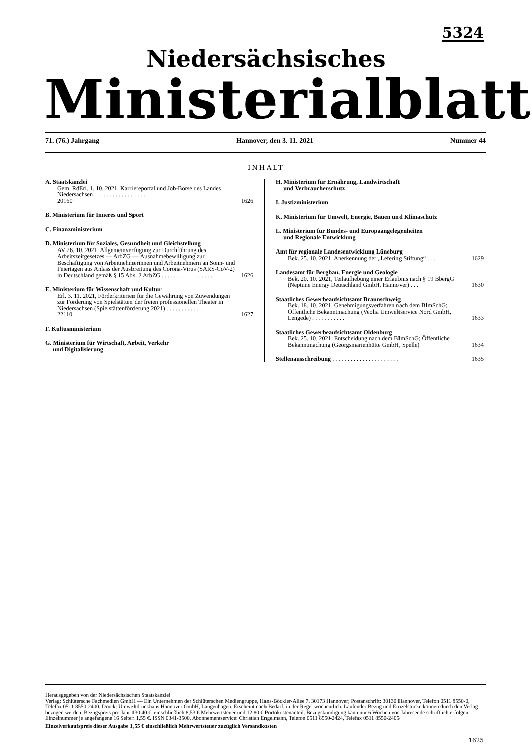5324
Niedersächsisches
Ministerialblatt
71. (76.) Jahrgang Hannover, den 3. 11. 2021 Nummer 44
INHALT
A. Staatskanzlei
Gem. RdErl. 1. 10. 2021, Karriereportal und Job-Börse des Landes Niedersachsen . . . . . . . . . . . . . . . . .
20160 1626
B. Ministerium für Inneres und Sport
C. Finanzministerium
D. Ministerium für Soziales, Gesundheit und Gleichstellung
AV 26. 10. 2021, Allgemeinverfügung zur Durchführung des Arbeitszeitgesetzes — ArbZG — Ausnahmebewilligung zur Beschäftigung von Arbeitnehmerinnen und Arbeitnehmern an Sonn- und Feiertagen aus Anlass der Ausbreitung des Corona-Virus (SARS-CoV-2) in Deutschland gemäß § 15 Abs. 2 ArbZG . . . . . . . . . . . . . . . . . 1626
E. Ministerium für Wissenschaft und Kultur
Erl. 3. 11. 2021, Förderkriterien für die Gewährung von Zuwendungen zur Förderung von Spielstätten der freien professionellen Theater in Niedersachsen (Spielstättenförderung 2021) . . . . . . . . . . . . .
22110 1627
F. Kultusministerium
G. Ministerium für Wirtschaft, Arbeit, Verkehr
und Digitalisierung
H. Ministerium für Ernährung, Landwirtschaft
und Verbraucherschutz
I. Justizministerium
K. Ministerium für Umwelt, Energie, Bauen und Klimaschutz
L. Ministerium für Bundes- und Europaangelegenheiten
und Regionale Entwicklung
Amt für regionale Landesentwicklung Lüneburg
Bek. 25. 10. 2021, Anerkennung der „Lefering Stiftung“ . . . 1629
Landesamt für Bergbau, Energie und Geologie
Bek. 20. 10. 2021, Teilaufhebung einer Erlaubnis nach § 19 BbergG (Neptune Energy Deutschland GmbH, Hannover) . . . 1630
Staatliches Gewerbeaufsichtsamt Braunschweig
Bek. 18. 10. 2021, Genehmigungsverfahren nach dem BImSchG; Öffentliche Bekanntmachung (Veolia Umweltservice Nord GmbH, Lengede) . . . . . . . . . . . 1633
Staatliches Gewerbeaufsichtsamt Oldenburg
Bek. 25. 10. 2021, Entscheidung nach dem BImSchG; Öffentliche Bekanntmachung (Georgsmarienhütte GmbH, Spelle) 1634
Stellenausschreibung . . . . . . . . . . . . . . . . . . . . . . 1635
Herausgegeben von der Niedersächsischen Staatskanzlei
Verlag: Schlütersche Fachmedien GmbH — Ein Unternehmen der Schlüterschen Mediengruppe, Hans-Böckler-Allee 7, 30173 Hannover; Postanschrift: 30130 Hannover, Telefon 0511 8550-0, Telefax 0511 8550-2400. Druck: Umweltdruckhaus Hannover GmbH, Langenhagen. Erscheint nach Bedarf, in der Regel wöchentlich. Laufender Bezug und Einzelstücke können durch den Verlag bezogen werden. Bezugspreis pro Jahr 130,40 €, einschließlich 8,53 € Mehrwertsteuer und 12,80 € Portokostenanteil. Bezugskündigung kann nur 6 Wochen vor Jahresende schriftlich erfolgen. Einzelnummer je angefangene 16 Seiten 1,55 €. ISSN 0341-3500. Abonnementservice: Christian Engelmann, Telefon 0511 8550-2424, Telefax 0511 8550-2405
Einzelverkaufspreis dieser Ausgabe 1,55 € einschließlich Mehrwertsteuer zuzüglich Versandkosten
1625